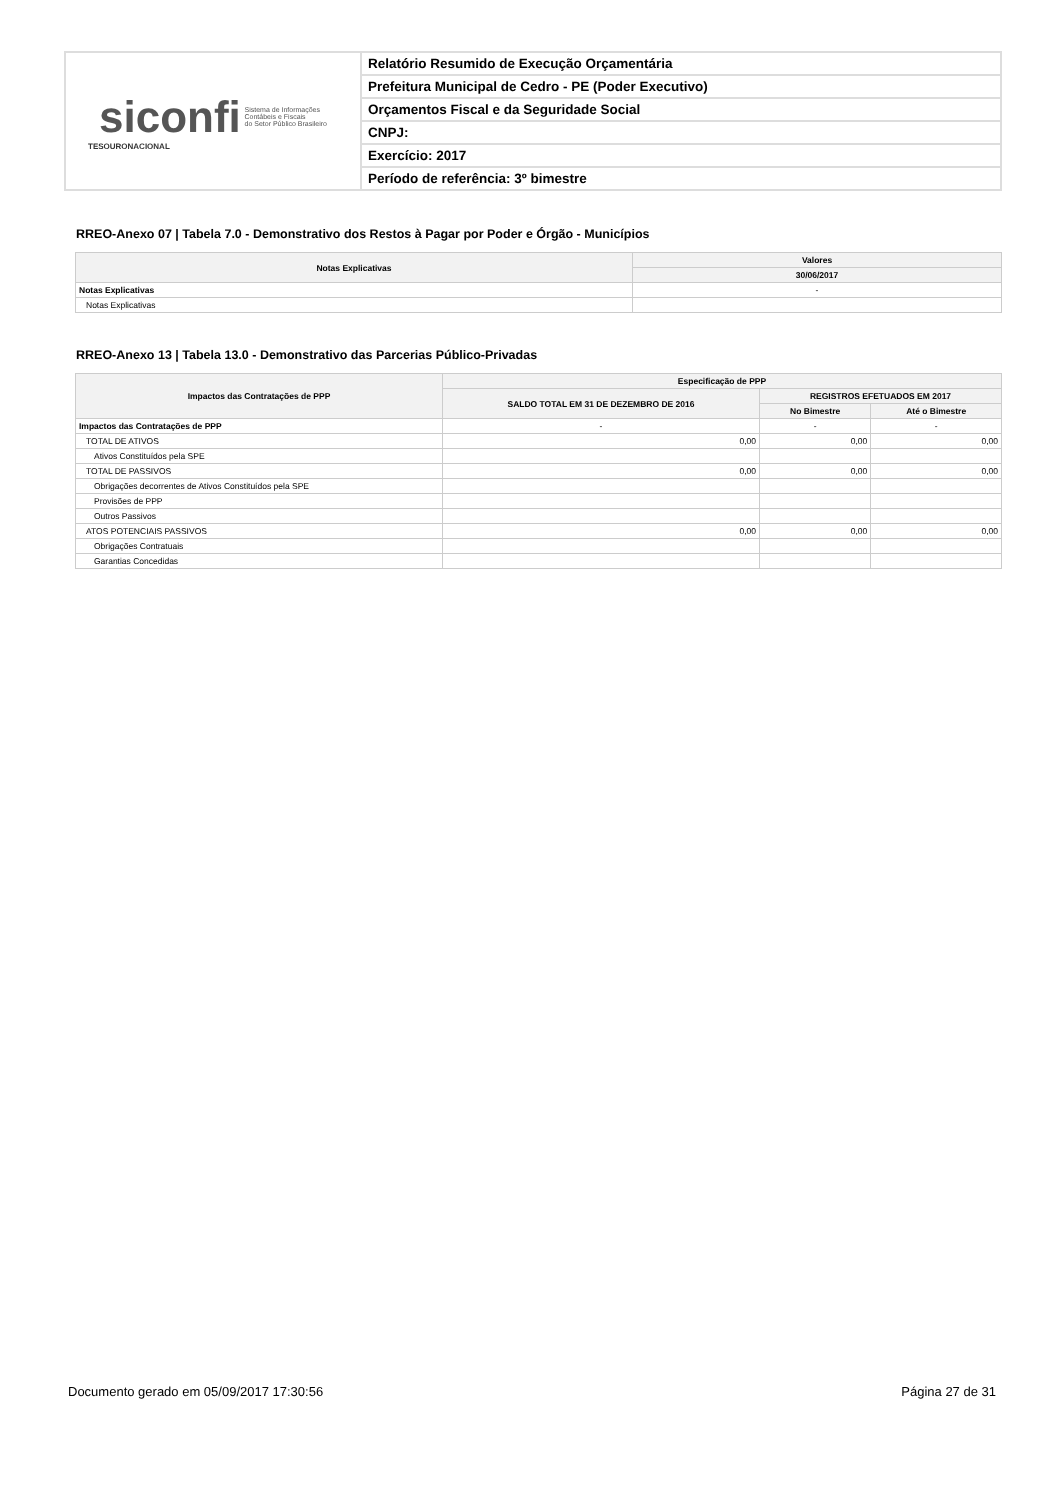| siconfi Sistema de Informações Contábeis e Fiscais do Setor Público Brasileiro TESOURONACIONAL | Relatório Resumido de Execução Orçamentária |
| | Prefeitura Municipal de Cedro - PE (Poder Executivo) |
| | Orçamentos Fiscal e da Seguridade Social |
| | CNPJ: |
| | Exercício: 2017 |
| | Período de referência: 3º bimestre |
RREO-Anexo 07 | Tabela 7.0 - Demonstrativo dos Restos à Pagar por Poder e Órgão - Municípios
| Notas Explicativas | Valores |
| --- | --- |
| | 30/06/2017 |
| Notas Explicativas | - |
| Notas Explicativas | |
RREO-Anexo 13 | Tabela 13.0 - Demonstrativo das Parcerias Público-Privadas
| Impactos das Contratações de PPP | Especificação de PPP | | |
| --- | --- | --- | --- |
| | SALDO TOTAL EM 31 DE DEZEMBRO DE 2016 | REGISTROS EFETUADOS EM 2017 | |
| | | No Bimestre | Até o Bimestre |
| Impactos das Contratações de PPP | - | - | - |
| TOTAL DE ATIVOS | 0,00 | 0,00 | 0,00 |
| Ativos Constituídos pela SPE | | | |
| TOTAL DE PASSIVOS | 0,00 | 0,00 | 0,00 |
| Obrigações decorrentes de Ativos Constituídos pela SPE | | | |
| Provisões de PPP | | | |
| Outros Passivos | | | |
| ATOS POTENCIAIS PASSIVOS | 0,00 | 0,00 | 0,00 |
| Obrigações Contratuais | | | |
| Garantias Concedidas | | | |
Documento gerado em 05/09/2017 17:30:56 Página 27 de 31